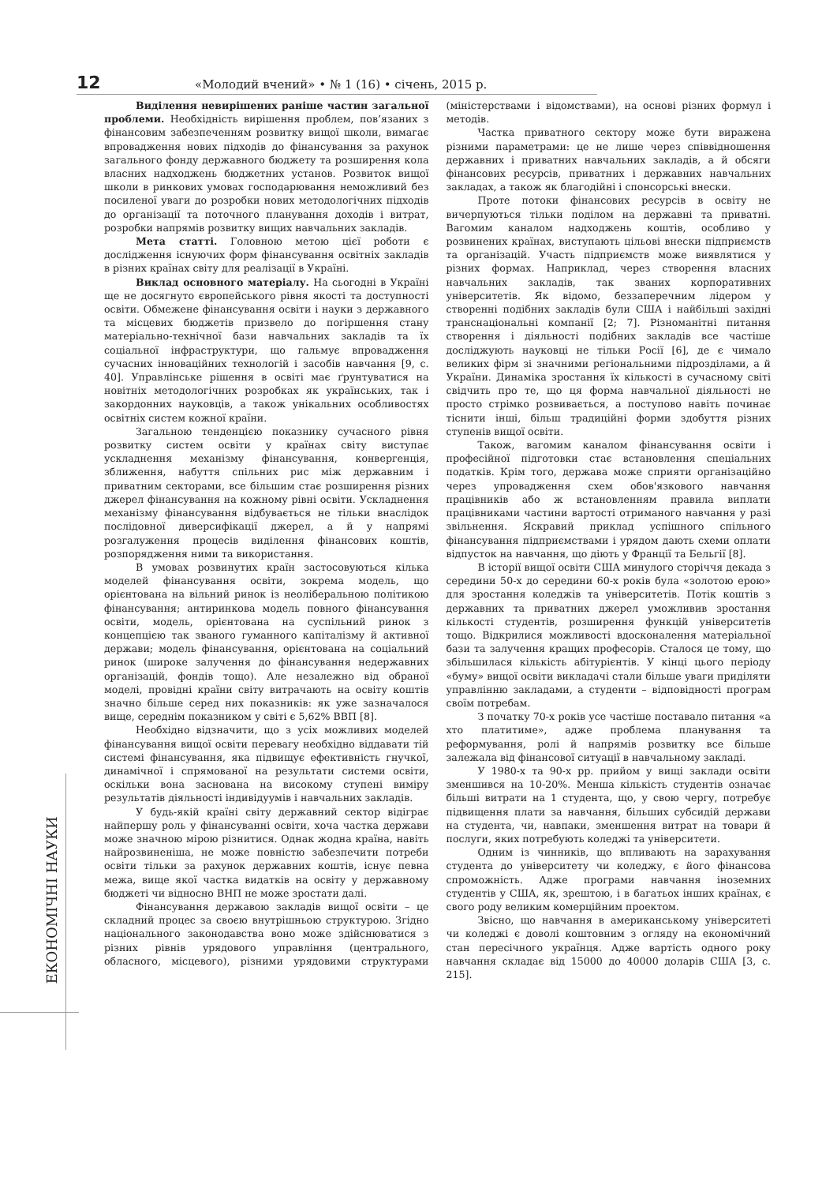12 «Молодий вчений» • № 1 (16) • січень, 2015 р.
ЕКОНОМІЧНІ НАУКИ
Виділення невирішених раніше частин загальної проблеми. Необхідність вирішення проблем, пов’язаних з фінансовим забезпеченням розвитку вищої школи, вимагає впровадження нових підходів до фінансування за рахунок загального фонду державного бюджету та розширення кола власних надходжень бюджетних установ. Розвиток вищої школи в ринкових умовах господарювання неможливий без посиленої уваги до розробки нових методологічних підходів до організації та поточного планування доходів і витрат, розробки напрямів розвитку вищих навчальних закладів.
Мета статті. Головною метою цієї роботи є дослідження існуючих форм фінансування освітніх закладів в різних країнах світу для реалізації в Україні.
Виклад основного матеріалу. На сьогодні в Україні ще не досягнуто європейського рівня якості та доступності освіти. Обмежене фінансування освіти і науки з державного та місцевих бюджетів призвело до погіршення стану матеріально-технічної бази навчальних закладів та їх соціальної інфраструктури, що гальмує впровадження сучасних інноваційних технологій і засобів навчання [9, с. 40]. Управлінське рішення в освіті має ґрунтуватися на новітніх методологічних розробках як українських, так і закордонних науковців, а також унікальних особливостях освітніх систем кожної країни.
Загальною тенденцією показнику сучасного рівня розвитку систем освіти у країнах світу виступає ускладнення механізму фінансування, конвергенція, зближення, набуття спільних рис між державним і приватним секторами, все більшим стає розширення різних джерел фінансування на кожному рівні освіти. Ускладнення механізму фінансування відбувається не тільки внаслідок послідовної диверсифікації джерел, а й у напрямі розгалуження процесів виділення фінансових коштів, розпорядження ними та використання.
В умовах розвинутих країн застосовуються кілька моделей фінансування освіти, зокрема модель, що орієнтована на вільний ринок із неоліберальною політикою фінансування; антиринкова модель повного фінансування освіти, модель, орієнтована на суспільний ринок з концепцією так званого гуманного капіталізму й активної держави; модель фінансування, орієнтована на соціальний ринок (широке залучення до фінансування недержавних організацій, фондів тощо). Але незалежно від обраної моделі, провідні країни світу витрачають на освіту коштів значно більше серед них показників: як уже зазначалося вище, середнім показником у світі є 5,62% ВВП [8].
Необхідно відзначити, що з усіх можливих моделей фінансування вищої освіти перевагу необхідно віддавати тій системі фінансування, яка підвищує ефективність гнучкої, динамічної і спрямованої на результати системи освіти, оскільки вона заснована на високому ступені виміру результатів діяльності індивідуумів і навчальних закладів.
У будь-якій країні світу державний сектор відіграє найпершу роль у фінансуванні освіти, хоча частка держави може значною мірою різнитися. Однак жодна країна, навіть найрозвиненіша, не може повністю забезпечити потреби освіти тільки за рахунок державних коштів, існує певна межа, вище якої частка видатків на освіту у державному бюджеті чи відносно ВНП не може зростати далі.
Фінансування державою закладів вищої освіти – це складний процес за своєю внутрішньою структурою. Згідно національного законодавства воно може здійснюватися з різних рівнів урядового управління (центрального, обласного, місцевого), різними урядовими структурами (міністерствами і відомствами), на основі різних формул і методів.
Частка приватного сектору може бути виражена різними параметрами: це не лише через співвідношення державних і приватних навчальних закладів, а й обсяги фінансових ресурсів, приватних і державних навчальних закладах, а також як благодійні і спонсорські внески.
Проте потоки фінансових ресурсів в освіту не вичерпуються тільки поділом на державні та приватні. Вагомим каналом надходжень коштів, особливо у розвинених країнах, виступають цільові внески підприємств та організацій. Участь підприємств може виявлятися у різних формах. Наприклад, через створення власних навчальних закладів, так званих корпоративних університетів. Як відомо, беззаперечним лідером у створенні подібних закладів були США і найбільші західні транснаціональні компанії [2; 7]. Різноманітні питання створення і діяльності подібних закладів все частіше досліджують науковці не тільки Росії [6], де є чимало великих фірм зі значними регіональними підрозділами, а й України. Динаміка зростання їх кількості в сучасному світі свідчить про те, що ця форма навчальної діяльності не просто стрімко розвивається, а поступово навіть починає тіснити інші, більш традиційні форми здобуття різних ступенів вищої освіти.
Також, вагомим каналом фінансування освіти і професійної підготовки стає встановлення спеціальних податків. Крім того, держава може сприяти організаційно через упровадження схем обов'язкового навчання працівників або ж встановленням правила виплати працівниками частини вартості отриманого навчання у разі звільнення. Яскравий приклад успішного спільного фінансування підприємствами і урядом дають схеми оплати відпусток на навчання, що діють у Франції та Бельгії [8].
В історії вищої освіти США минулого сторіччя декада з середини 50-х до середини 60-х років була «золотою ерою» для зростання коледжів та університетів. Потік коштів з державних та приватних джерел уможливив зростання кількості студентів, розширення функцій університетів тощо. Відкрилися можливості вдосконалення матеріальної бази та залучення кращих професорів. Сталося це тому, що збільшилася кількість абітурієнтів. У кінці цього періоду «буму» вищої освіти викладачі стали більше уваги приділяти управлінню закладами, а студенти – відповідності програм своїм потребам.
З початку 70-х років усе частіше поставало питання «а хто платитиме», адже проблема планування та реформування, ролі й напрямів розвитку все більше залежала від фінансової ситуації в навчальному закладі.
У 1980-х та 90-х рр. прийом у вищі заклади освіти зменшився на 10-20%. Менша кількість студентів означає більші витрати на 1 студента, що, у свою чергу, потребує підвищення плати за навчання, більших субсидій держави на студента, чи, навпаки, зменшення витрат на товари й послуги, яких потребують коледжі та університети.
Одним із чинників, що впливають на зарахування студента до університету чи коледжу, є його фінансова спроможність. Адже програми навчання іноземних студентів у США, як, зрештою, і в багатьох інших країнах, є свого роду великим комерційним проектом.
Звісно, що навчання в американському університеті чи коледжі є доволі коштовним з огляду на економічний стан пересічного українця. Адже вартість одного року навчання складає від 15000 до 40000 доларів США [3, с. 215].